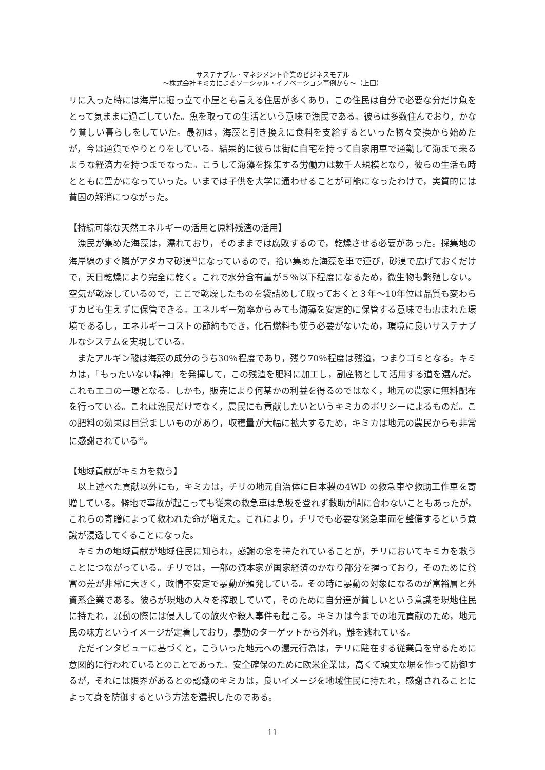サステナブル・マネジメント企業のビジネスモデル
〜株式会社キミカによるソーシャル・イノベーション事例から〜（上田）
リに入った時には海岸に掘っ立て小屋とも言える住居が多くあり，この住民は自分で必要な分だけ魚をとって気ままに過ごしていた。魚を取っての生活という意味で漁民である。彼らは多数住んでおり，かなり貧しい暮らしをしていた。最初は，海藻と引き換えに食料を支給するといった物々交換から始めたが，今は通貨でやりとりをしている。結果的に彼らは街に自宅を持って自家用車で通勤して海まで来るような経済力を持つまでなった。こうして海藻を採集する労働力は数千人規模となり，彼らの生活も時とともに豊かになっていった。いまでは子供を大学に通わせることが可能になったわけで，実質的には貧困の解消につながった。
【持続可能な天然エネルギーの活用と原料残渣の活用】
漁民が集めた海藻は，濡れており，そのままでは腐敗するので，乾燥させる必要があった。採集地の海岸線のすぐ隣がアタカマ砂漠<sup>33</sup>になっているので，拾い集めた海藻を車で運び，砂漠で広げておくだけで，天日乾燥により完全に乾く。これで水分含有量が５％以下程度になるため，微生物も繁殖しない。空気が乾燥しているので，ここで乾燥したものを袋詰めして取っておくと３年〜10年位は品質も変わらずカビも生えずに保管できる。エネルギー効率からみても海藻を安定的に保管する意味でも恵まれた環境であるし，エネルギーコストの節約もでき，化石燃料も使う必要がないため，環境に良いサステナブルなシステムを実現している。
またアルギン酸は海藻の成分のうち30％程度であり，残り70％程度は残渣，つまりゴミとなる。キミカは，「もったいない精神」を発揮して，この残渣を肥料に加工し，副産物として活用する道を選んだ。これもエコの一環となる。しかも，販売により何某かの利益を得るのではなく，地元の農家に無料配布を行っている。これは漁民だけでなく，農民にも貢献したいというキミカのポリシーによるものだ。この肥料の効果は目覚ましいものがあり，収穫量が大幅に拡大するため，キミカは地元の農民からも非常に感謝されている<sup>34</sup>。
【地域貢献がキミカを救う】
以上述べた貢献以外にも，キミカは，チリの地元自治体に日本製の4WD の救急車や救助工作車を寄贈している。僻地で事故が起こっても従来の救急車は急坂を登れず救助が間に合わないこともあったが，これらの寄贈によって救われた命が増えた。これにより，チリでも必要な緊急車両を整備するという意識が浸透してくることになった。
キミカの地域貢献が地域住民に知られ，感謝の念を持たれていることが，チリにおいてキミカを救うことにつながっている。チリでは，一部の資本家が国家経済のかなり部分を握っており，そのために貧富の差が非常に大きく，政情不安定で暴動が頻発している。その時に暴動の対象になるのが富裕層と外資系企業である。彼らが現地の人々を搾取していて，そのために自分達が貧しいという意識を現地住民に持たれ，暴動の際には侵入しての放火や殺人事件も起こる。キミカは今までの地元貢献のため，地元民の味方というイメージが定着しており，暴動のターゲットから外れ，難を逃れている。
ただインタビューに基づくと，こういった地元への還元行為は，チリに駐在する従業員を守るために意図的に行われているとのことであった。安全確保のために欧米企業は，高くて頑丈な塀を作って防御するが，それには限界があるとの認識のキミカは，良いイメージを地域住民に持たれ，感謝されることによって身を防御するという方法を選択したのである。
11